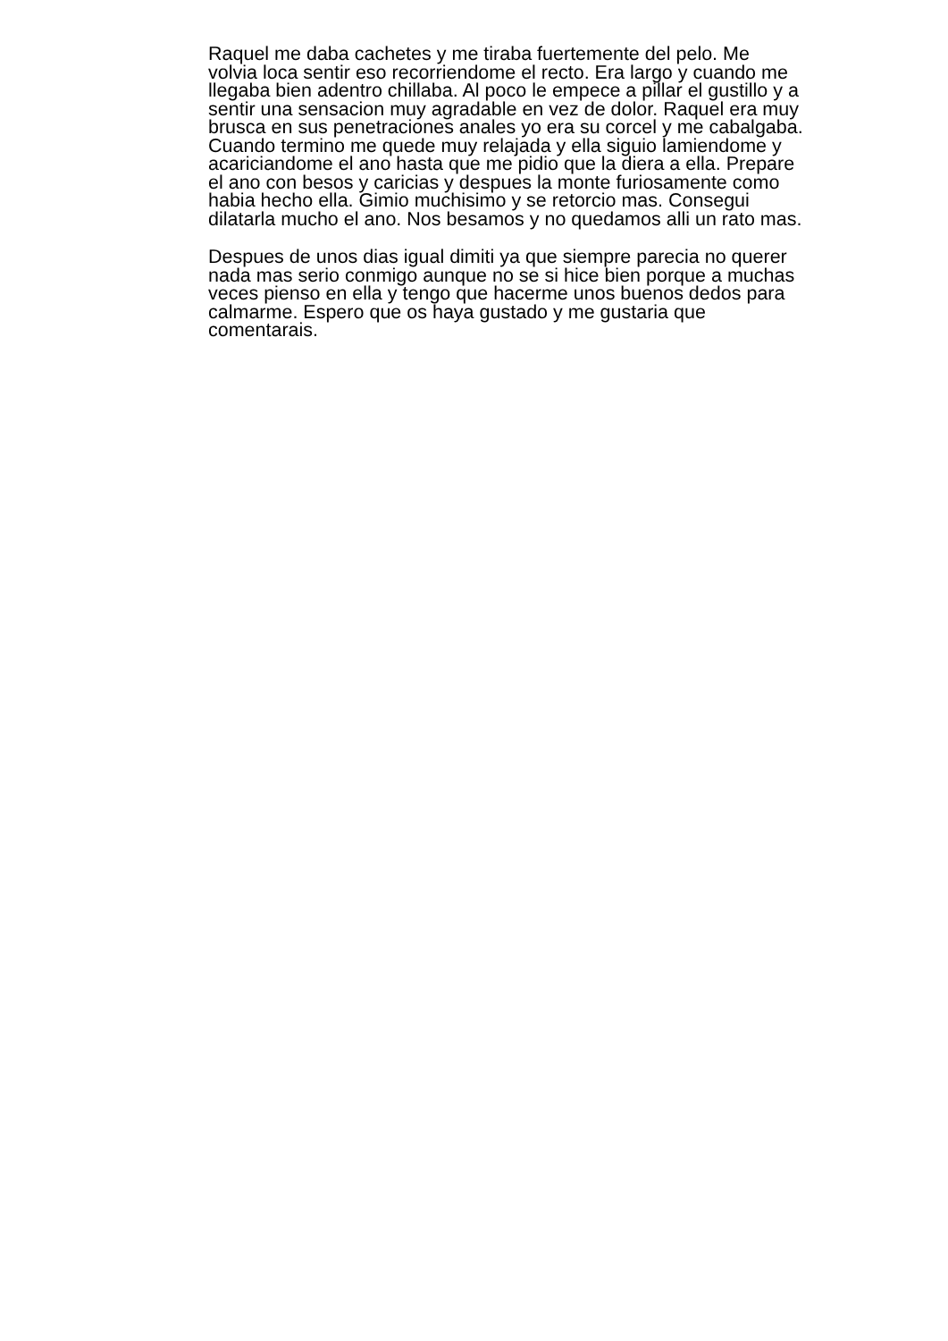Raquel me daba cachetes y me tiraba fuertemente del pelo. Me
volvia loca sentir eso recorriendome el recto. Era largo y cuando me
llegaba bien adentro chillaba. Al poco le empece a pillar el gustillo y a
sentir una sensacion muy agradable en vez de dolor. Raquel era muy
brusca en sus penetraciones anales yo era su corcel y me cabalgaba.
Cuando termino me quede muy relajada y ella siguio lamiendome y
acariciandome el ano hasta que me pidio que la diera a ella. Prepare
el ano con besos y caricias y despues la monte furiosamente como
habia hecho ella. Gimio muchisimo y se retorcio mas. Consegui
dilatarla mucho el ano. Nos besamos y no quedamos alli un rato mas.
Despues de unos dias igual dimiti ya que siempre parecia no querer
nada mas serio conmigo aunque no se si hice bien porque a muchas
veces pienso en ella y tengo que hacerme unos buenos dedos para
calmarme. Espero que os haya gustado y me gustaria que
comentarais.